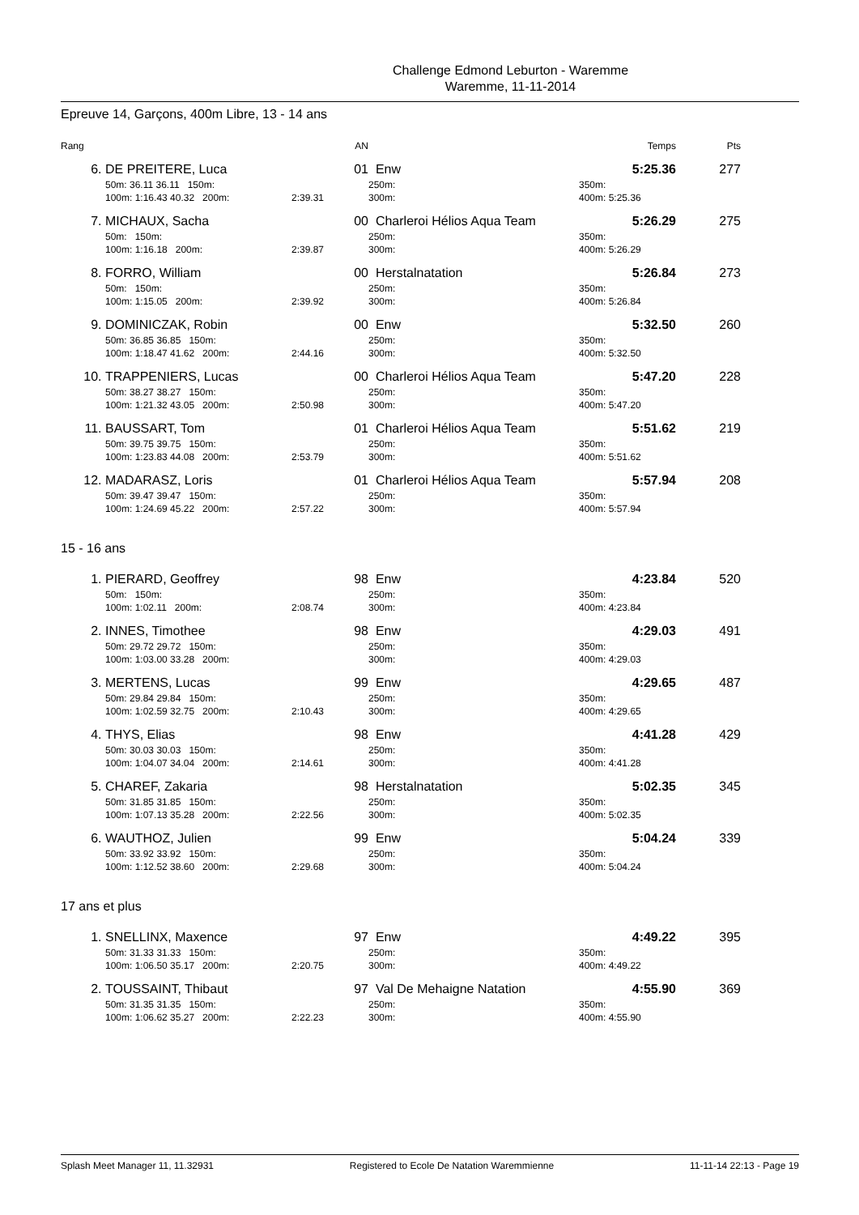Challenge Edmond Leburton - Waremme
Waremme, 11-11-2014
Epreuve 14, Garçons, 400m Libre, 13 - 14 ans
| Rang | | AN | | Temps | Pts |
| 6. | DE PREITERE, Luca | 01 | Enw | 5:25.36 | 277 |
| | 50m: 36.11 36.11 150m: | | 250m: | 350m: | |
| | 100m: 1:16.43 40.32 200m: | 2:39.31 | 300m: | 400m: 5:25.36 | |
| 7. | MICHAUX, Sacha | 00 | Charleroi Hélios Aqua Team | 5:26.29 | 275 |
| | 50m: 150m: | | 250m: | 350m: | |
| | 100m: 1:16.18 200m: | 2:39.87 | 300m: | 400m: 5:26.29 | |
| 8. | FORRO, William | 00 | Herstalnatation | 5:26.84 | 273 |
| | 50m: 150m: | | 250m: | 350m: | |
| | 100m: 1:15.05 200m: | 2:39.92 | 300m: | 400m: 5:26.84 | |
| 9. | DOMINICZAK, Robin | 00 | Enw | 5:32.50 | 260 |
| | 50m: 36.85 36.85 150m: | | 250m: | 350m: | |
| | 100m: 1:18.47 41.62 200m: | 2:44.16 | 300m: | 400m: 5:32.50 | |
| 10. | TRAPPENIERS, Lucas | 00 | Charleroi Hélios Aqua Team | 5:47.20 | 228 |
| | 50m: 38.27 38.27 150m: | | 250m: | 350m: | |
| | 100m: 1:21.32 43.05 200m: | 2:50.98 | 300m: | 400m: 5:47.20 | |
| 11. | BAUSSART, Tom | 01 | Charleroi Hélios Aqua Team | 5:51.62 | 219 |
| | 50m: 39.75 39.75 150m: | | 250m: | 350m: | |
| | 100m: 1:23.83 44.08 200m: | 2:53.79 | 300m: | 400m: 5:51.62 | |
| 12. | MADARASZ, Loris | 01 | Charleroi Hélios Aqua Team | 5:57.94 | 208 |
| | 50m: 39.47 39.47 150m: | | 250m: | 350m: | |
| | 100m: 1:24.69 45.22 200m: | 2:57.22 | 300m: | 400m: 5:57.94 | |
15 - 16 ans
| 1. | PIERARD, Geoffrey | 98 | Enw | 4:23.84 | 520 |
| | 50m: 150m: | | 250m: | 350m: | |
| | 100m: 1:02.11 200m: | 2:08.74 | 300m: | 400m: 4:23.84 | |
| 2. | INNES, Timothee | 98 | Enw | 4:29.03 | 491 |
| | 50m: 29.72 29.72 150m: | | 250m: | 350m: | |
| | 100m: 1:03.00 33.28 200m: | | 300m: | 400m: 4:29.03 | |
| 3. | MERTENS, Lucas | 99 | Enw | 4:29.65 | 487 |
| | 50m: 29.84 29.84 150m: | | 250m: | 350m: | |
| | 100m: 1:02.59 32.75 200m: | 2:10.43 | 300m: | 400m: 4:29.65 | |
| 4. | THYS, Elias | 98 | Enw | 4:41.28 | 429 |
| | 50m: 30.03 30.03 150m: | | 250m: | 350m: | |
| | 100m: 1:04.07 34.04 200m: | 2:14.61 | 300m: | 400m: 4:41.28 | |
| 5. | CHAREF, Zakaria | 98 | Herstalnatation | 5:02.35 | 345 |
| | 50m: 31.85 31.85 150m: | | 250m: | 350m: | |
| | 100m: 1:07.13 35.28 200m: | 2:22.56 | 300m: | 400m: 5:02.35 | |
| 6. | WAUTHOZ, Julien | 99 | Enw | 5:04.24 | 339 |
| | 50m: 33.92 33.92 150m: | | 250m: | 350m: | |
| | 100m: 1:12.52 38.60 200m: | 2:29.68 | 300m: | 400m: 5:04.24 | |
17 ans et plus
| 1. | SNELLINX, Maxence | 97 | Enw | 4:49.22 | 395 |
| | 50m: 31.33 31.33 150m: | | 250m: | 350m: | |
| | 100m: 1:06.50 35.17 200m: | 2:20.75 | 300m: | 400m: 4:49.22 | |
| 2. | TOUSSAINT, Thibaut | 97 | Val De Mehaigne Natation | 4:55.90 | 369 |
| | 50m: 31.35 31.35 150m: | | 250m: | 350m: | |
| | 100m: 1:06.62 35.27 200m: | 2:22.23 | 300m: | 400m: 4:55.90 | |
Splash Meet Manager 11, 11.32931 Registered to Ecole De Natation Waremmienne 11-11-14 22:13 - Page 19